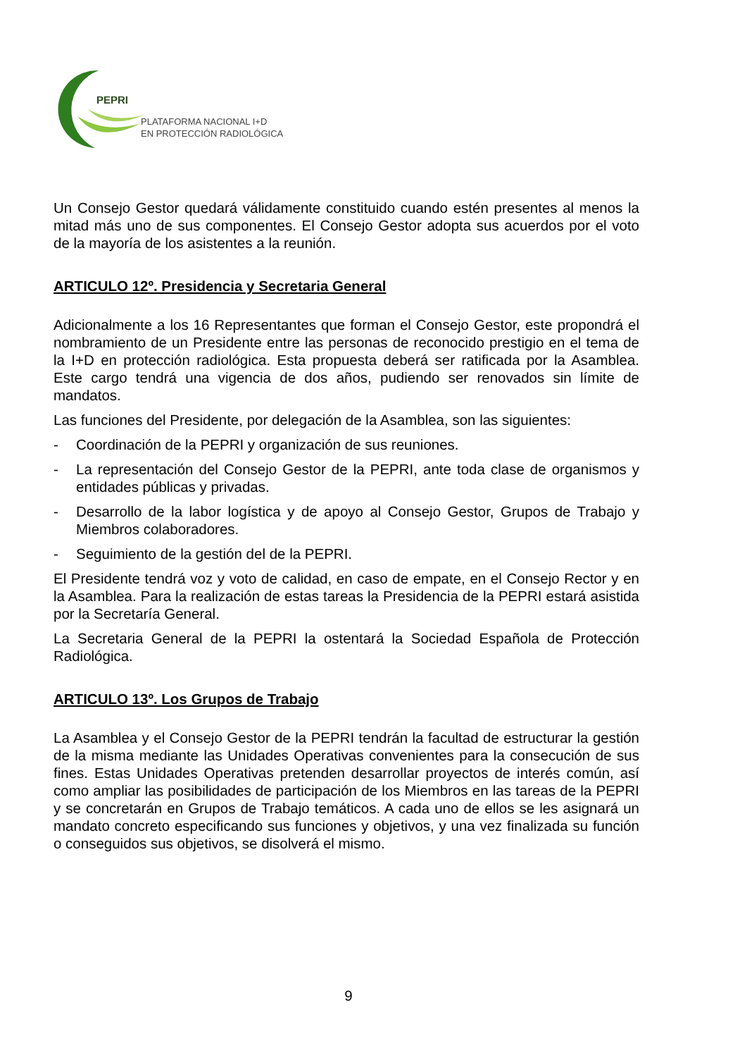PEPRI
PLATAFORMA NACIONAL I+D
EN PROTECCIÓN RADIOLÓGICA
Un Consejo Gestor quedará válidamente constituido cuando estén presentes al menos la mitad más uno de sus componentes. El Consejo Gestor adopta sus acuerdos por el voto de la mayoría de los asistentes a la reunión.
ARTICULO 12º. Presidencia y Secretaria General
Adicionalmente a los 16 Representantes que forman el Consejo Gestor, este propondrá el nombramiento de un Presidente entre las personas de reconocido prestigio en el tema de la I+D en protección radiológica. Esta propuesta deberá ser ratificada por la Asamblea. Este cargo tendrá una vigencia de dos años, pudiendo ser renovados sin límite de mandatos.
Las funciones del Presidente, por delegación de la Asamblea, son las siguientes:
- Coordinación de la PEPRI y organización de sus reuniones.
- La representación del Consejo Gestor de la PEPRI, ante toda clase de organismos y entidades públicas y privadas.
- Desarrollo de la labor logística y de apoyo al Consejo Gestor, Grupos de Trabajo y Miembros colaboradores.
- Seguimiento de la gestión del de la PEPRI.
El Presidente tendrá voz y voto de calidad, en caso de empate, en el Consejo Rector y en la Asamblea. Para la realización de estas tareas la Presidencia de la PEPRI estará asistida por la Secretaría General.
La Secretaria General de la PEPRI la ostentará la Sociedad Española de Protección Radiológica.
ARTICULO 13º. Los Grupos de Trabajo
La Asamblea y el Consejo Gestor de la PEPRI tendrán la facultad de estructurar la gestión de la misma mediante las Unidades Operativas convenientes para la consecución de sus fines. Estas Unidades Operativas pretenden desarrollar proyectos de interés común, así como ampliar las posibilidades de participación de los Miembros en las tareas de la PEPRI y se concretarán en Grupos de Trabajo temáticos. A cada uno de ellos se les asignará un mandato concreto especificando sus funciones y objetivos, y una vez finalizada su función o conseguidos sus objetivos, se disolverá el mismo.
9